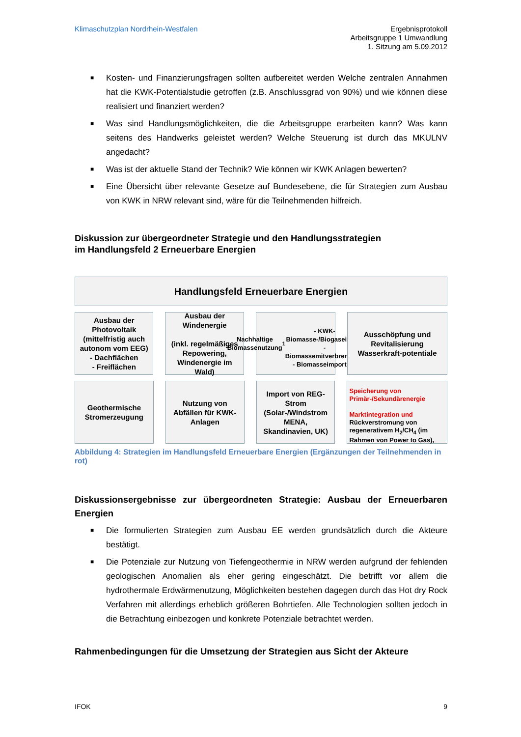Klimaschutzplan Nordrhein-Westfalen
Ergebnisprotokoll
Arbeitsgruppe 1 Umwandlung
1. Sitzung am 5.09.2012
■ Kosten- und Finanzierungsfragen sollten aufbereitet werden Welche zentralen Annahmen hat die KWK-Potentialstudie getroffen (z.B. Anschlussgrad von 90%) und wie können diese realisiert und finanziert werden?
■ Was sind Handlungsmöglichkeiten, die die Arbeitsgruppe erarbeiten kann? Was kann seitens des Handwerks geleistet werden? Welche Steuerung ist durch das MKULNV angedacht?
■ Was ist der aktuelle Stand der Technik? Wie können wir KWK Anlagen bewerten?
■ Eine Übersicht über relevante Gesetze auf Bundesebene, die für Strategien zum Ausbau von KWK in NRW relevant sind, wäre für die Teilnehmenden hilfreich.
Diskussion zur übergeordneter Strategie und den Handlungsstrategien
im Handlungsfeld 2 Erneuerbare Energien
Handlungsfeld Erneuerbare Energien
Ausbau der Photovoltaik (mittelfristig auch autonom vom EEG)
- Dachflächen
- Freiflächen
Ausbau der Windenergie
(inkl. regelmäßiges Repowering, Windenergie im Wald)
Nachhaltige Biomassenutzung<sup>1</sup>
- KWK-Biomasse-/Biogaseinsatz
- Biomassemitverbrennung
- Biomasseimport (?)
Ausschöpfung und Revitalisierung Wasserkraft-potentiale
Geothermische Stromerzeugung
Nutzung von Abfällen für KWK-Anlagen
Import von REG-Strom (Solar-/Windstrom MENA, Skandinavien, UK)
Speicherung von Primär-/Sekundärenergie
Marktintegration und Rückverstromung von regenerativem H<sub>2</sub>/CH<sub>4</sub> (im Rahmen von Power to Gas),
Abbildung 4: Strategien im Handlungsfeld Erneuerbare Energien (Ergänzungen der Teilnehmenden in rot)
Diskussionsergebnisse zur übergeordneten Strategie: Ausbau der Erneuerbaren Energien
■ Die formulierten Strategien zum Ausbau EE werden grundsätzlich durch die Akteure bestätigt.
■ Die Potenziale zur Nutzung von Tiefengeothermie in NRW werden aufgrund der fehlenden geologischen Anomalien als eher gering eingeschätzt. Die betrifft vor allem die hydrothermale Erdwärmenutzung, Möglichkeiten bestehen dagegen durch das Hot dry Rock Verfahren mit allerdings erheblich größeren Bohrtiefen. Alle Technologien sollten jedoch in die Betrachtung einbezogen und konkrete Potenziale betrachtet werden.
Rahmenbedingungen für die Umsetzung der Strategien aus Sicht der Akteure
IFOK 9